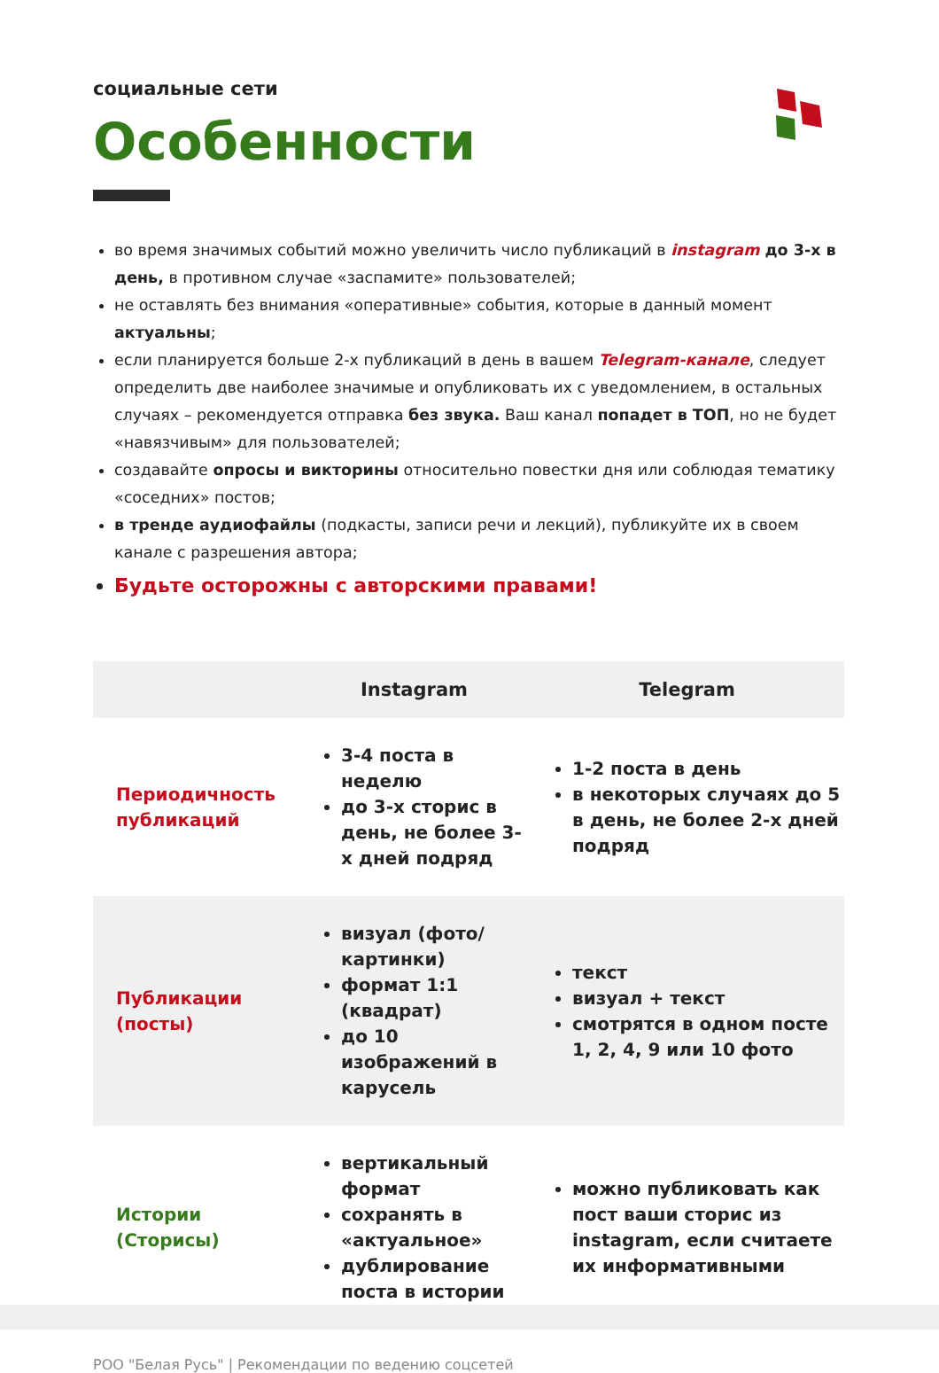социальные сети
Особенности
во время значимых событий можно увеличить число публикаций в instagram до 3-х в день, в противном случае «заспамите» пользователей;
не оставлять без внимания «оперативные» события, которые в данный момент актуальны;
если планируется больше 2-х публикаций в день в вашем Telegram-канале, следует определить две наиболее значимые и опубликовать их с уведомлением, в остальных случаях – рекомендуется отправка без звука. Ваш канал попадет в ТОП, но не будет «навязчивым» для пользователей;
создавайте опросы и викторины относительно повестки дня или соблюдая тематику «соседних» постов;
в тренде аудиофайлы (подкасты, записи речи и лекций), публикуйте их в своем канале с разрешения автора;
Будьте осторожны с авторскими правами!
| | Instagram | Telegram |
| --- | --- | --- |
| Периодичность публикаций | 3-4 поста в неделю до 3-х сторис в день, не более 3-х дней подряд | 1-2 поста в день в некоторых случаях до 5 в день, не более 2-х дней подряд |
| Публикации (посты) | визуал (фото/ картинки) формат 1:1 (квадрат) до 10 изображений в карусель | текст визуал + текст смотрятся в одном посте 1, 2, 4, 9 или 10 фото |
| Истории (Сторисы) | вертикальный формат сохранять в «актуальное» дублирование поста в истории | можно публиковать как пост ваши сторис из instagram, если считаете их информативными |
РОО "Белая Русь" | Рекомендации по ведению соцсетей